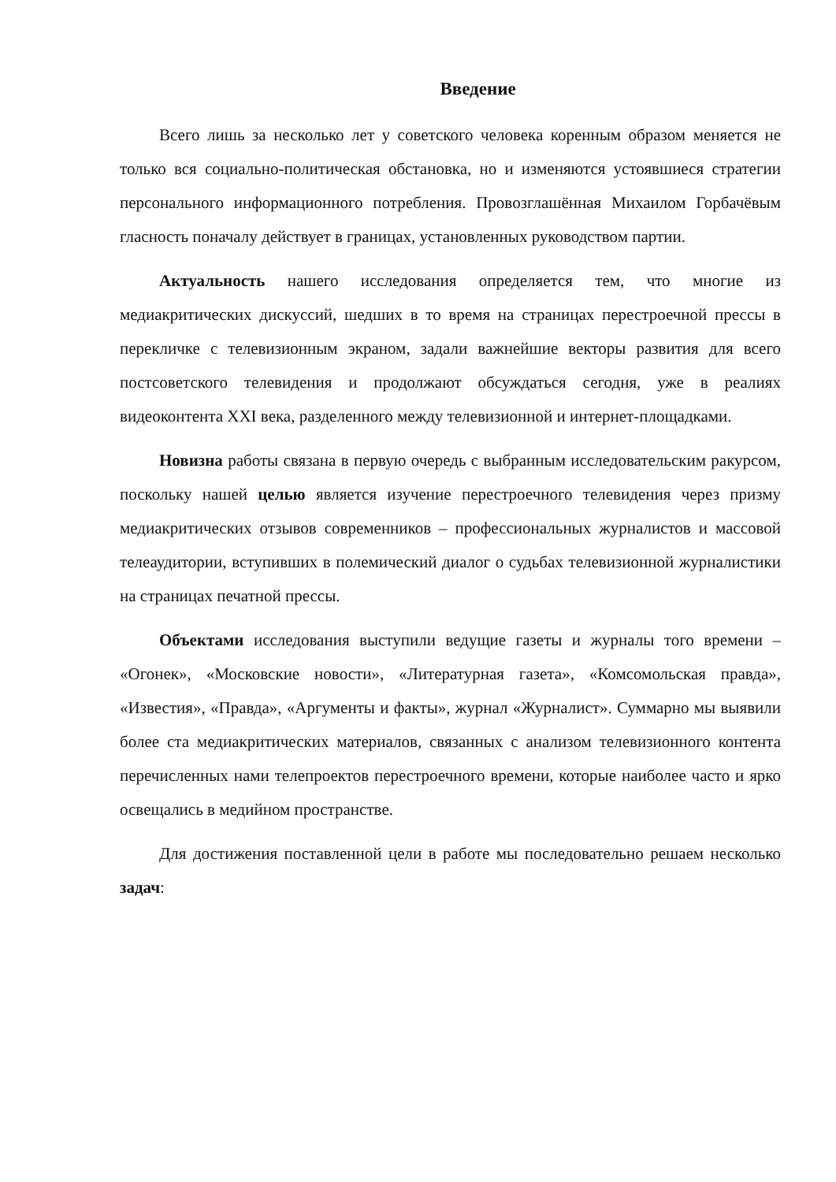Введение
Всего лишь за несколько лет у советского человека коренным образом меняется не только вся социально-политическая обстановка, но и изменяются устоявшиеся стратегии персонального информационного потребления. Провозглашённая Михаилом Горбачёвым гласность поначалу действует в границах, установленных руководством партии.
Актуальность нашего исследования определяется тем, что многие из медиакритических дискуссий, шедших в то время на страницах перестроечной прессы в перекличке с телевизионным экраном, задали важнейшие векторы развития для всего постсоветского телевидения и продолжают обсуждаться сегодня, уже в реалиях видеоконтента XXI века, разделенного между телевизионной и интернет-площадками.
Новизна работы связана в первую очередь с выбранным исследовательским ракурсом, поскольку нашей целью является изучение перестроечного телевидения через призму медиакритических отзывов современников – профессиональных журналистов и массовой телеаудитории, вступивших в полемический диалог о судьбах телевизионной журналистики на страницах печатной прессы.
Объектами исследования выступили ведущие газеты и журналы того времени – «Огонек», «Московские новости», «Литературная газета», «Комсомольская правда», «Известия», «Правда», «Аргументы и факты», журнал «Журналист». Суммарно мы выявили более ста медиакритических материалов, связанных с анализом телевизионного контента перечисленных нами телепроектов перестроечного времени, которые наиболее часто и ярко освещались в медийном пространстве.
Для достижения поставленной цели в работе мы последовательно решаем несколько задач: